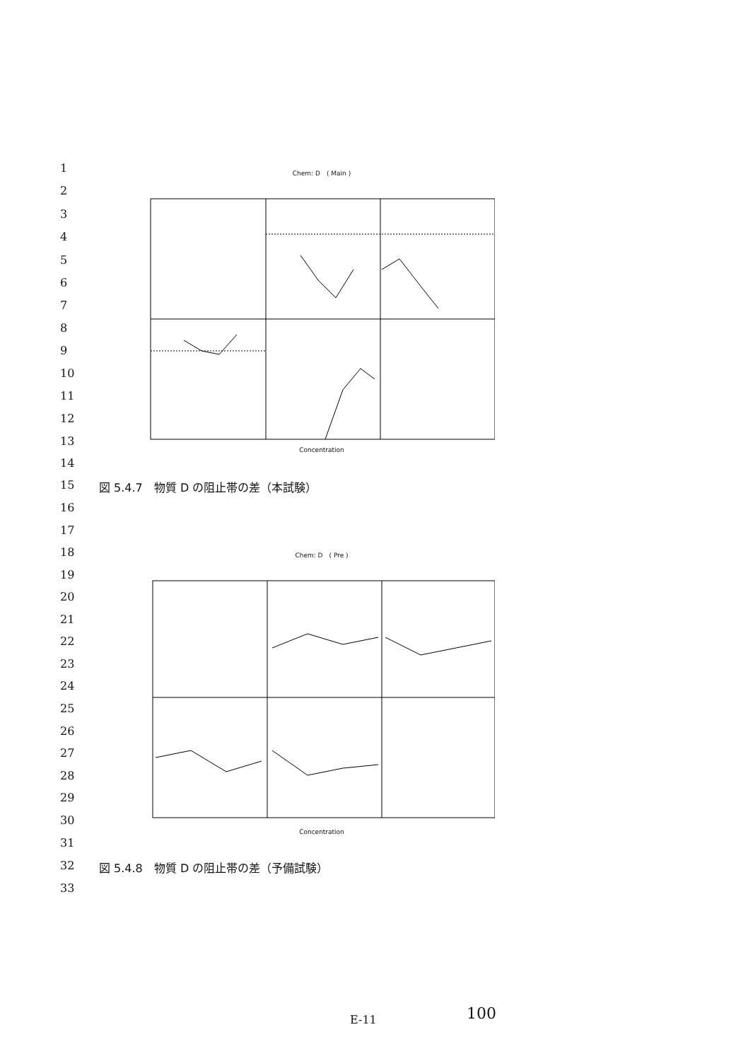1
2
3
4
5
6
7
8
9
10
11
12
13
14
15
図 5.4.7　物質 D の阻止帯の差（本試験）
16
17
18
19
20
21
22
23
24
25
26
27
28
29
30
31
32
図 5.4.8　物質 D の阻止帯の差（予備試験）
33
Chem: D　( Main )
Concentration
Chem: D　( Pre )
Concentration
E-11 100